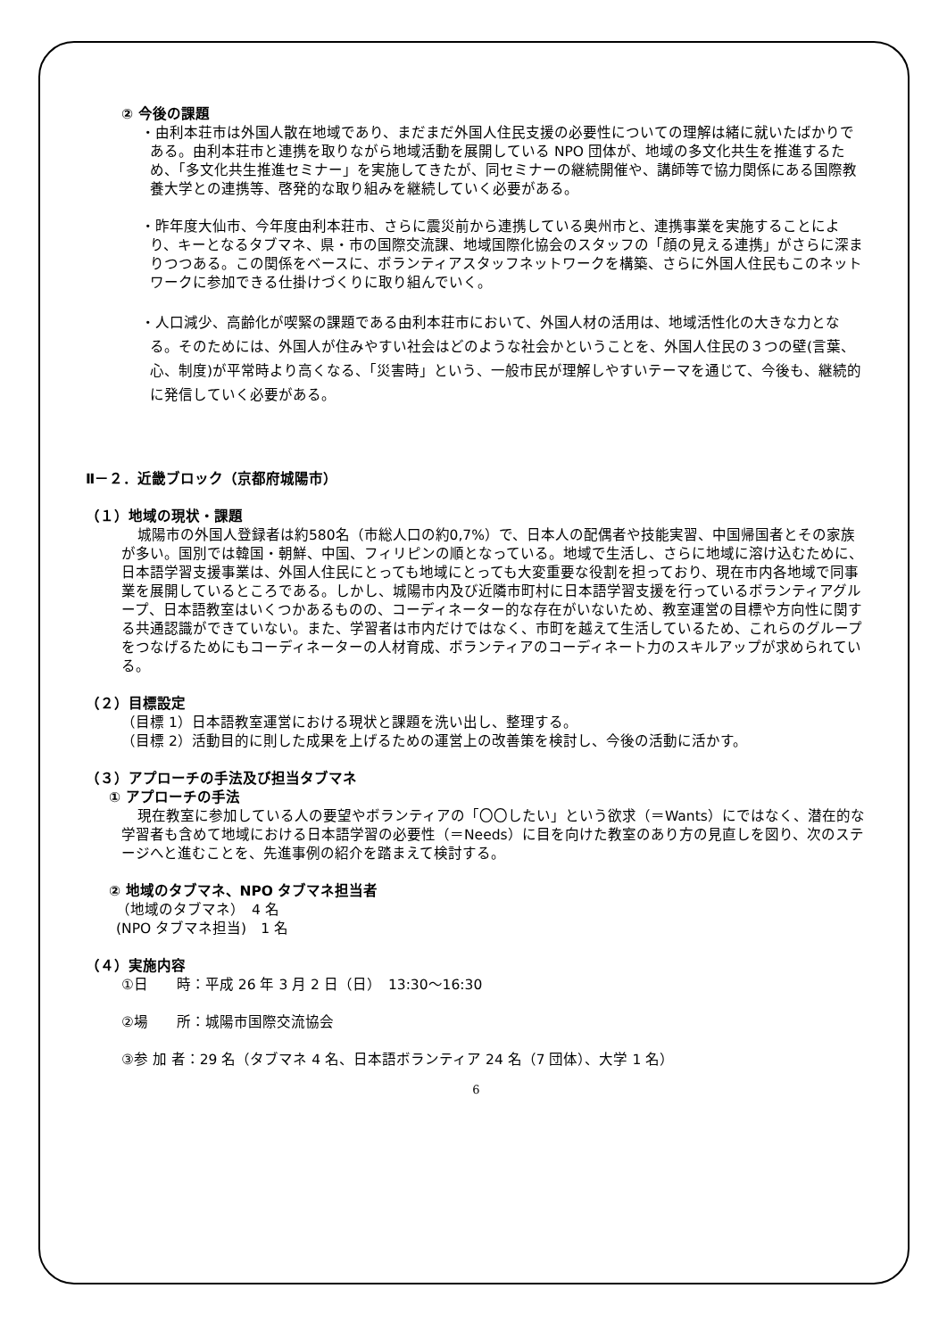② 今後の課題
・由利本荘市は外国人散在地域であり、まだまだ外国人住民支援の必要性についての理解は緒に就いたばかりである。由利本荘市と連携を取りながら地域活動を展開している NPO 団体が、地域の多文化共生を推進するため、「多文化共生推進セミナー」を実施してきたが、同セミナーの継続開催や、講師等で協力関係にある国際教養大学との連携等、啓発的な取り組みを継続していく必要がある。
・昨年度大仙市、今年度由利本荘市、さらに震災前から連携している奥州市と、連携事業を実施することにより、キーとなるタブマネ、県・市の国際交流課、地域国際化協会のスタッフの「顔の見える連携」がさらに深まりつつある。この関係をベースに、ボランティアスタッフネットワークを構築、さらに外国人住民もこのネットワークに参加できる仕掛けづくりに取り組んでいく。
・人口減少、高齢化が喫緊の課題である由利本荘市において、外国人材の活用は、地域活性化の大きな力となる。そのためには、外国人が住みやすい社会はどのような社会かということを、外国人住民の３つの壁(言葉、心、制度)が平常時より高くなる、「災害時」という、一般市民が理解しやすいテーマを通じて、今後も、継続的に発信していく必要がある。
Ⅱ－２．近畿ブロック（京都府城陽市）
（１）地域の現状・課題
城陽市の外国人登録者は約580名（市総人口の約0,7%）で、日本人の配偶者や技能実習、中国帰国者とその家族が多い。国別では韓国・朝鮮、中国、フィリピンの順となっている。地域で生活し、さらに地域に溶け込むために、日本語学習支援事業は、外国人住民にとっても地域にとっても大変重要な役割を担っており、現在市内各地域で同事業を展開しているところである。しかし、城陽市内及び近隣市町村に日本語学習支援を行っているボランティアグループ、日本語教室はいくつかあるものの、コーディネーター的な存在がいないため、教室運営の目標や方向性に関する共通認識ができていない。また、学習者は市内だけではなく、市町を越えて生活しているため、これらのグループをつなげるためにもコーディネーターの人材育成、ボランティアのコーディネート力のスキルアップが求められている。
（２）目標設定
（目標 1）日本語教室運営における現状と課題を洗い出し、整理する。
（目標 2）活動目的に則した成果を上げるための運営上の改善策を検討し、今後の活動に活かす。
（３）アプローチの手法及び担当タブマネ
① アプローチの手法
現在教室に参加している人の要望やボランティアの「〇〇したい」という欲求（＝Wants）にではなく、潜在的な学習者も含めて地域における日本語学習の必要性（＝Needs）に目を向けた教室のあり方の見直しを図り、次のステージへと進むことを、先進事例の紹介を踏まえて検討する。
② 地域のタブマネ、NPO タブマネ担当者
（地域のタブマネ）　4 名
(NPO タブマネ担当)　1 名
（４）実施内容
①日　　時：平成 26 年 3 月 2 日（日）　13:30～16:30
②場　　所：城陽市国際交流協会
③参 加 者：29 名（タブマネ 4 名、日本語ボランティア 24 名（7 団体）、大学 1 名）
6